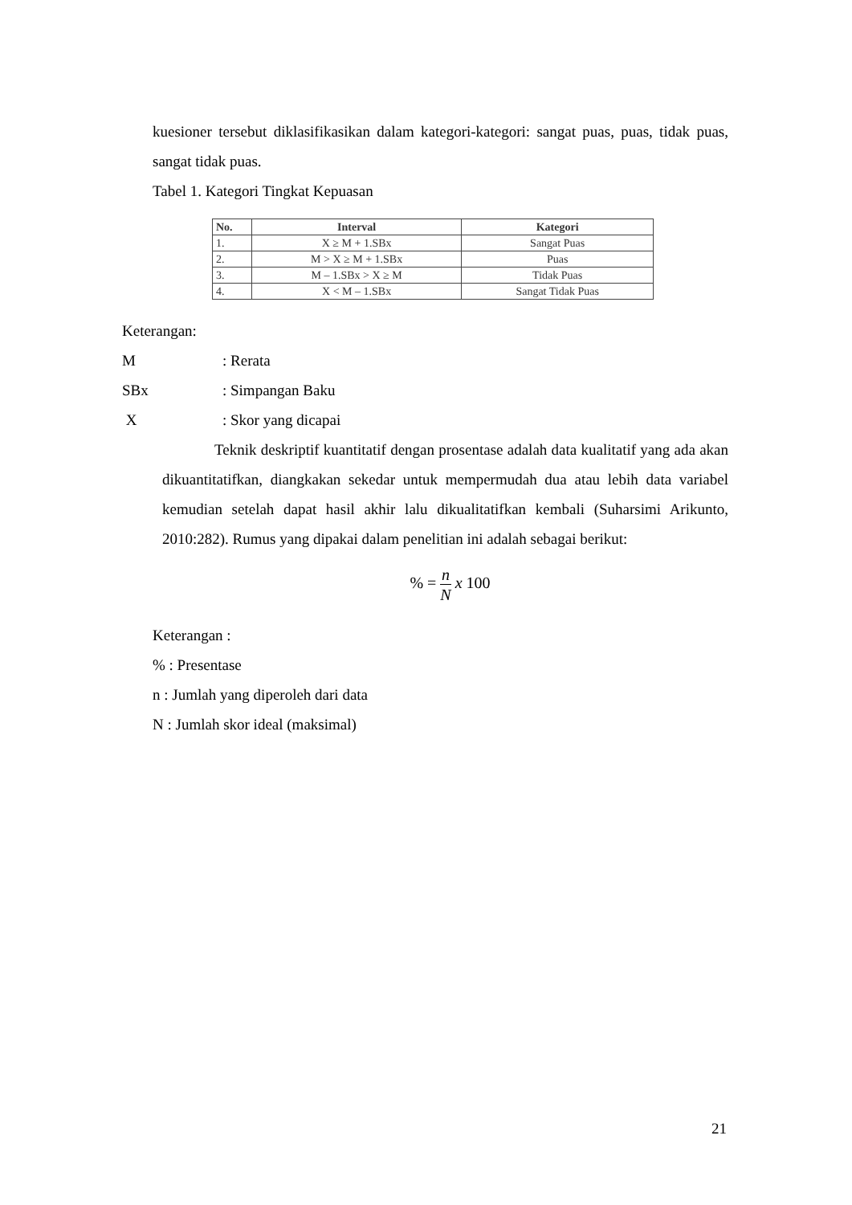kuesioner tersebut diklasifikasikan dalam kategori-kategori: sangat puas, puas, tidak puas, sangat tidak puas.
Tabel 1. Kategori Tingkat Kepuasan
| No. | Interval | Kategori |
| --- | --- | --- |
| 1. | X ≥ M + 1.SBx | Sangat Puas |
| 2. | M > X ≥ M + 1.SBx | Puas |
| 3. | M – 1.SBx > X ≥ M | Tidak Puas |
| 4. | X < M – 1.SBx | Sangat Tidak Puas |
Keterangan:
M: Rerata
SBx: Simpangan Baku
X: Skor yang dicapai
Teknik deskriptif kuantitatif dengan prosentase adalah data kualitatif yang ada akan dikuantitatifkan, diangkakan sekedar untuk mempermudah dua atau lebih data variabel kemudian setelah dapat hasil akhir lalu dikualitatifkan kembali (Suharsimi Arikunto, 2010:282). Rumus yang dipakai dalam penelitian ini adalah sebagai berikut:
% = n N x 100
Keterangan :
% : Presentase
n : Jumlah yang diperoleh dari data
N : Jumlah skor ideal (maksimal)
21